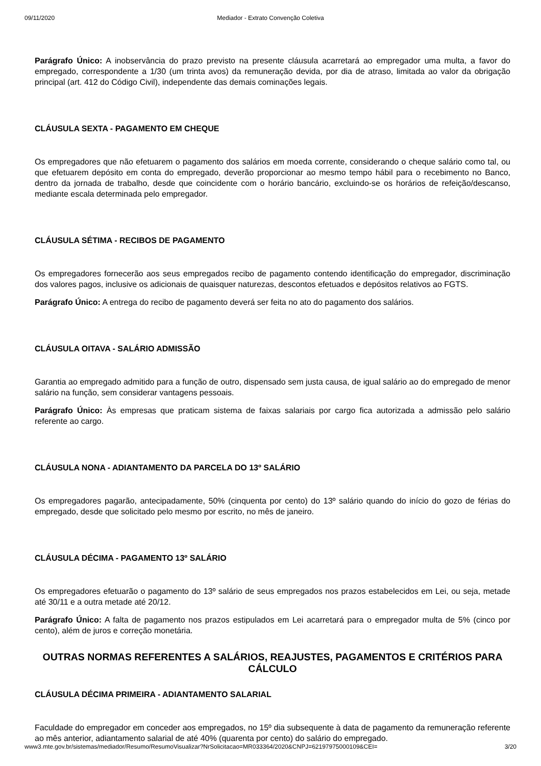09/11/2020 Mediador - Extrato Convenção Coletiva
Parágrafo Único: A inobservância do prazo previsto na presente cláusula acarretará ao empregador uma multa, a favor do empregado, correspondente a 1/30 (um trinta avos) da remuneração devida, por dia de atraso, limitada ao valor da obrigação principal (art. 412 do Código Civil), independente das demais cominações legais.
CLÁUSULA SEXTA - PAGAMENTO EM CHEQUE
Os empregadores que não efetuarem o pagamento dos salários em moeda corrente, considerando o cheque salário como tal, ou que efetuarem depósito em conta do empregado, deverão proporcionar ao mesmo tempo hábil para o recebimento no Banco, dentro da jornada de trabalho, desde que coincidente com o horário bancário, excluindo-se os horários de refeição/descanso, mediante escala determinada pelo empregador.
CLÁUSULA SÉTIMA - RECIBOS DE PAGAMENTO
Os empregadores fornecerão aos seus empregados recibo de pagamento contendo identificação do empregador, discriminação dos valores pagos, inclusive os adicionais de quaisquer naturezas, descontos efetuados e depósitos relativos ao FGTS.
Parágrafo Único: A entrega do recibo de pagamento deverá ser feita no ato do pagamento dos salários.
CLÁUSULA OITAVA - SALÁRIO ADMISSÃO
Garantia ao empregado admitido para a função de outro, dispensado sem justa causa, de igual salário ao do empregado de menor salário na função, sem considerar vantagens pessoais.
Parágrafo Único: Às empresas que praticam sistema de faixas salariais por cargo fica autorizada a admissão pelo salário referente ao cargo.
CLÁUSULA NONA - ADIANTAMENTO DA PARCELA DO 13º SALÁRIO
Os empregadores pagarão, antecipadamente, 50% (cinquenta por cento) do 13º salário quando do início do gozo de férias do empregado, desde que solicitado pelo mesmo por escrito, no mês de janeiro.
CLÁUSULA DÉCIMA - PAGAMENTO 13º SALÁRIO
Os empregadores efetuarão o pagamento do 13º salário de seus empregados nos prazos estabelecidos em Lei, ou seja, metade até 30/11 e a outra metade até 20/12.
Parágrafo Único: A falta de pagamento nos prazos estipulados em Lei acarretará para o empregador multa de 5% (cinco por cento), além de juros e correção monetária.
OUTRAS NORMAS REFERENTES A SALÁRIOS, REAJUSTES, PAGAMENTOS E CRITÉRIOS PARA CÁLCULO
CLÁUSULA DÉCIMA PRIMEIRA - ADIANTAMENTO SALARIAL
Faculdade do empregador em conceder aos empregados, no 15º dia subsequente à data de pagamento da remuneração referente ao mês anterior, adiantamento salarial de até 40% (quarenta por cento) do salário do empregado.
www3.mte.gov.br/sistemas/mediador/Resumo/ResumoVisualizar?NrSolicitacao=MR033364/2020&CNPJ=62197975000109&CEI= 3/20